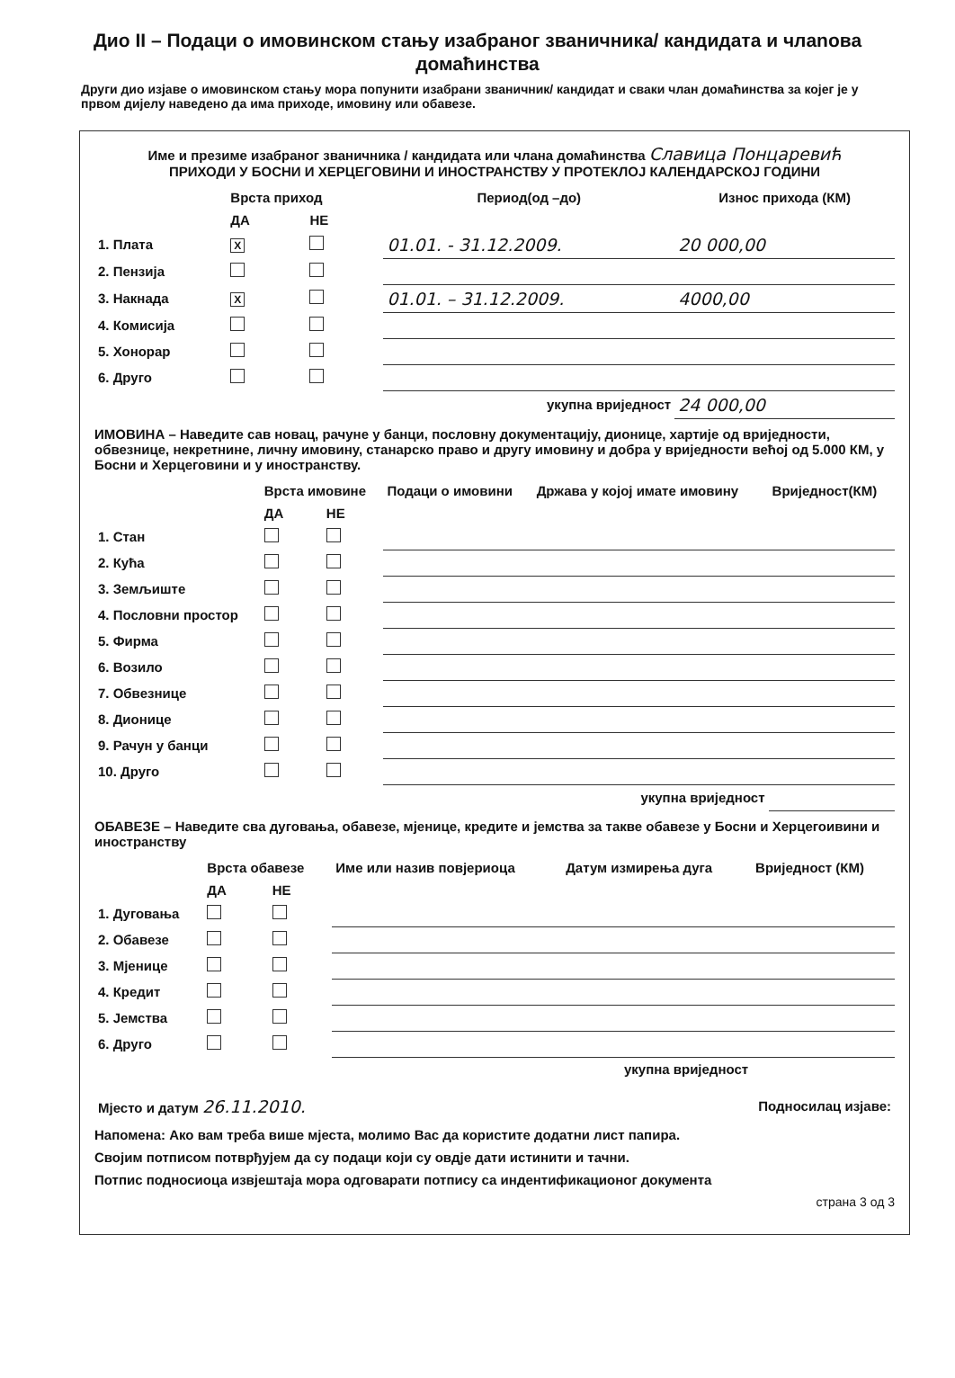Дио II – Подаци о имовинском стању изабраног званичника/ кандидата и члanова домаћинства
Други дио изјаве о имовинском стању мора попунити изабрани званичник/ кандидат и сваки члан домаћинства за којег је у првом дијелу наведено да има приходе, имовину или обавезе.
Име и презиме изабраног званичника / кандидата или члана домаћинства Славица Понцаревић
ПРИХОДИ У БОСНИ И ХЕРЦЕГОВИНИ И ИНОСТРАНСТВУ У ПРОТЕКЛОЈ КАЛЕНДАРСКОЈ ГОДИНИ
| | Врста приход | | Период(од –до) | Износ прихода (КМ) |
| --- | --- | --- | --- | --- |
| | ДА | НЕ | | |
| 1. Плата | X | | 01.01. - 31.12.2009. | 20 000,00 |
| 2. Пензија | | | | |
| 3. Накнада | X | | 01.01. – 31.12.2009. | 4000,00 |
| 4. Комисија | | | | |
| 5. Хонорар | | | | |
| 6. Друго | | | | |
| укупна вриједност | | | | 24 000,00 |
ИМОВИНА – Наведите сав новац, рачуне у банци, пословну документацију, дионице, хартије од вриједности, обвезнице, некретнине, личну имовину, станарско право и другу имовину и добра у вриједности већој од 5.000 КМ, у Босни и Херцеговини и у иностранству.
| | Врста имовине | | Подаци о имовини | Држава у којој имате имовину | Вриједност(КМ) |
| --- | --- | --- | --- | --- | --- |
| | ДА | НЕ | | | |
| 1. Стан | | | | | |
| 2. Кућа | | | | | |
| 3. Земљиште | | | | | |
| 4. Пословни простор | | | | | |
| 5. Фирма | | | | | |
| 6. Возило | | | | | |
| 7. Обвезнице | | | | | |
| 8. Дионице | | | | | |
| 9. Рачун у банци | | | | | |
| 10. Друго | | | | | |
| укупна вриједност | | | | | |
ОБАВЕЗЕ – Наведите сва дуговања, обавезе, мјенице, кредите и јемства за такве обавезе у Босни и Херцегоивини и иностранству
| | Врста обавезе | | Име или назив повјериоца | Датум измирења дуга | Вриједност (КМ) |
| --- | --- | --- | --- | --- | --- |
| | ДА | НЕ | | | |
| 1. Дуговања | | | | | |
| 2. Обавезе | | | | | |
| 3. Мјенице | | | | | |
| 4. Кредит | | | | | |
| 5. Јемства | | | | | |
| 6. Друго | | | | | |
| укупна вриједност | | | | | |
| Мјесто и датум 26.11.2010. | Подносилац изјаве: |
Напомена: Ако вам треба више мјеста, молимо Вас да користите додатни лист папира.
Својим потписом потврђујем да су подаци који су овдје дати истинити и тачни.
Потпис подносиоца извјештаја мора одговарати потпису са индентификационог документа
страна 3 од 3